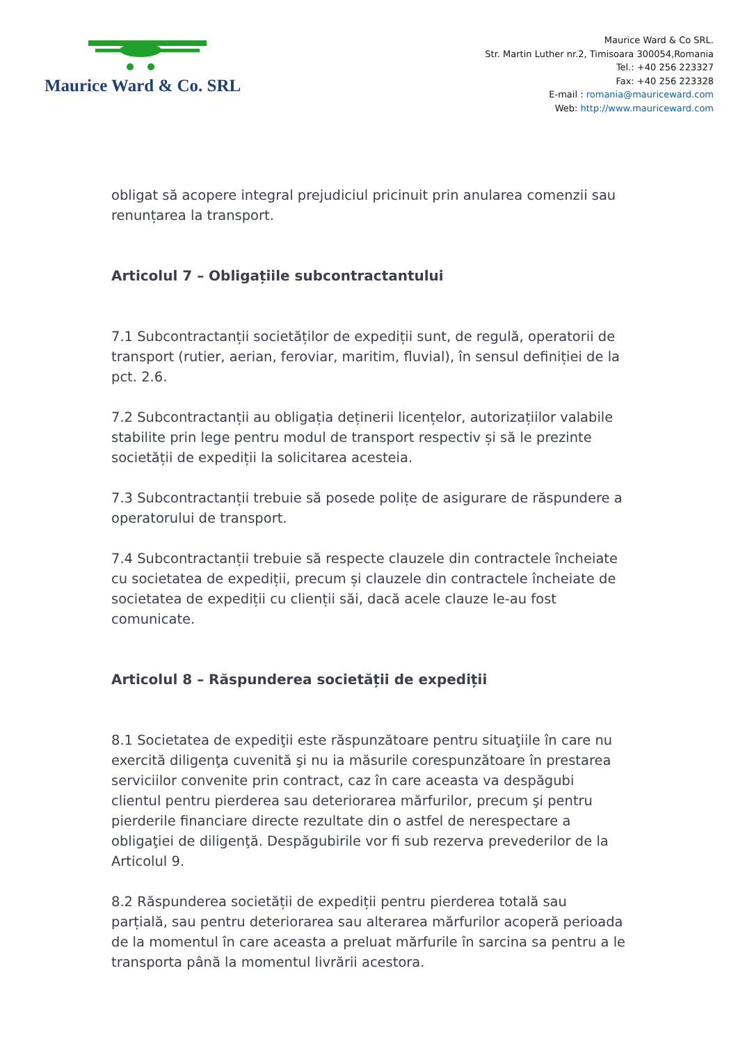Maurice Ward & Co. SRL
Maurice Ward & Co SRL.
Str. Martin Luther nr.2, Timisoara 300054,Romania
Tel.: +40 256 223327
Fax: +40 256 223328
E-mail : romania@mauriceward.com
Web: http://www.mauriceward.com
obligat să acopere integral prejudiciul pricinuit prin anularea comenzii sau renunțarea la transport.
Articolul 7 – Obligațiile subcontractantului
7.1 Subcontractanții societăților de expediții sunt, de regulă, operatorii de transport (rutier, aerian, feroviar, maritim, fluvial), în sensul definiției de la pct. 2.6.
7.2 Subcontractanții au obligația deținerii licențelor, autorizațiilor valabile stabilite prin lege pentru modul de transport respectiv și să le prezinte societății de expediții la solicitarea acesteia.
7.3 Subcontractanții trebuie să posede polițe de asigurare de răspundere a operatorului de transport.
7.4 Subcontractanții trebuie să respecte clauzele din contractele încheiate cu societatea de expediții, precum și clauzele din contractele încheiate de societatea de expediții cu clienții săi, dacă acele clauze le-au fost comunicate.
Articolul 8 – Răspunderea societății de expediții
8.1 Societatea de expediţii este răspunzătoare pentru situaţiile în care nu exercită diligenţa cuvenită şi nu ia măsurile corespunzătoare în prestarea serviciilor convenite prin contract, caz în care aceasta va despăgubi clientul pentru pierderea sau deteriorarea mărfurilor, precum şi pentru pierderile financiare directe rezultate din o astfel de nerespectare a obligaţiei de diligenţă. Despăgubirile vor fi sub rezerva prevederilor de la Articolul 9.
8.2 Răspunderea societății de expediții pentru pierderea totală sau parțială, sau pentru deteriorarea sau alterarea mărfurilor acoperă perioada de la momentul în care aceasta a preluat mărfurile în sarcina sa pentru a le transporta până la momentul livrării acestora.